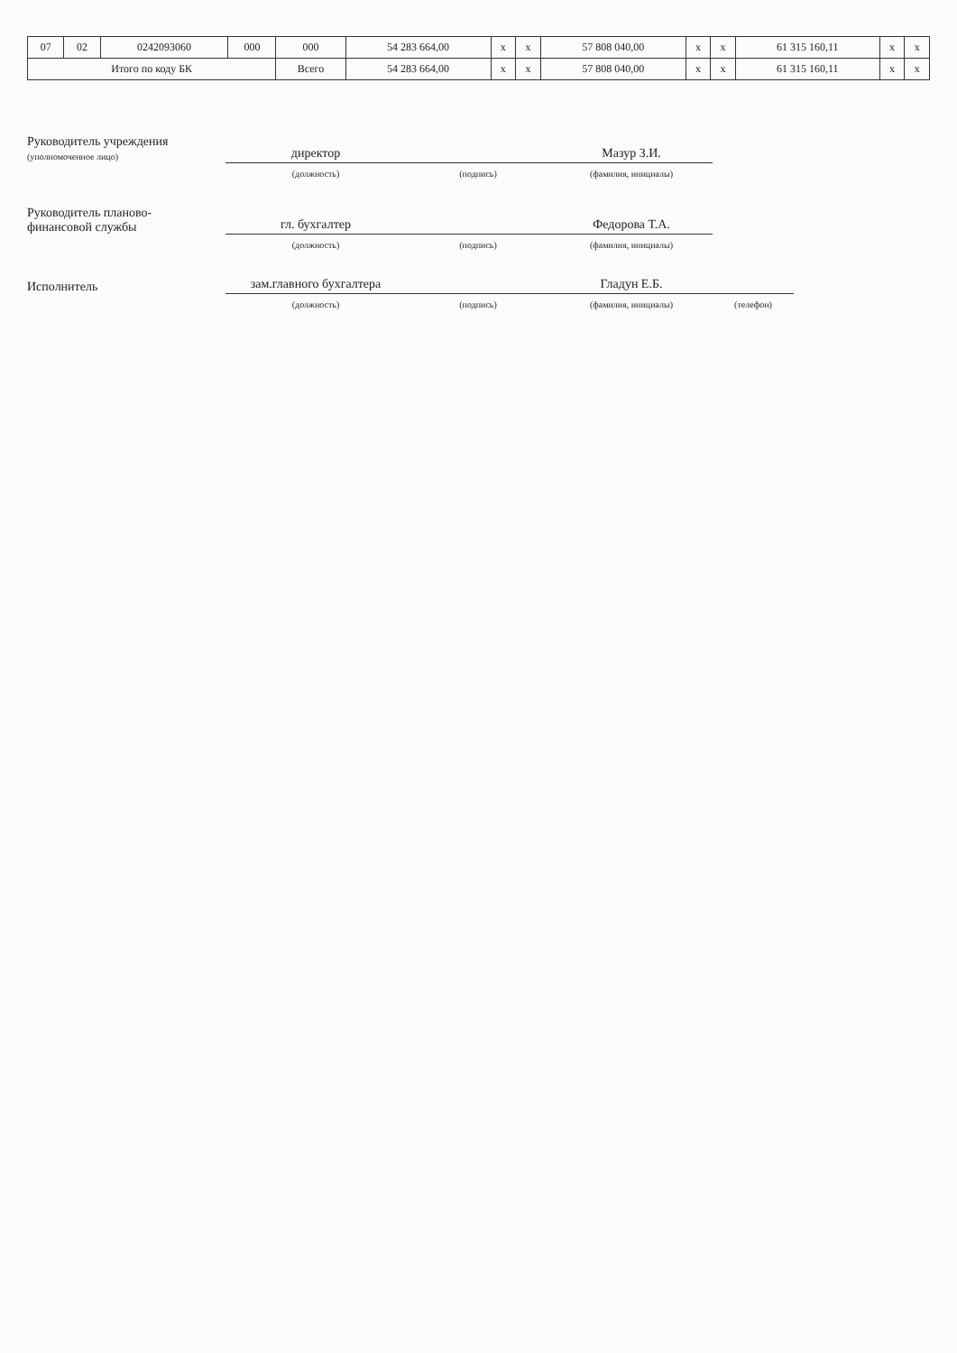| 07 | 02 | 0242093060 | 000 | 000 | 54 283 664,00 | x | x | 57 808 040,00 | x | x | 61 315 160,11 | x | x |
| Итого по коду БК | | | | Всего | 54 283 664,00 | x | x | 57 808 040,00 | x | x | 61 315 160,11 | x | x |
Руководитель учреждения
(уполномоченное лицо)
директор
Мазур З.И.
(должность)
(подпись)
(фамилия, инициалы)
Руководитель планово-
финансовой службы
гл. бухгалтер
Федорова Т.А.
(должность)
(подпись)
(фамилия, инициалы)
Исполнитель
зам.главного бухгалтера
Гладун Е.Б.
(должность)
(подпись)
(фамилия, инициалы)
(телефон)